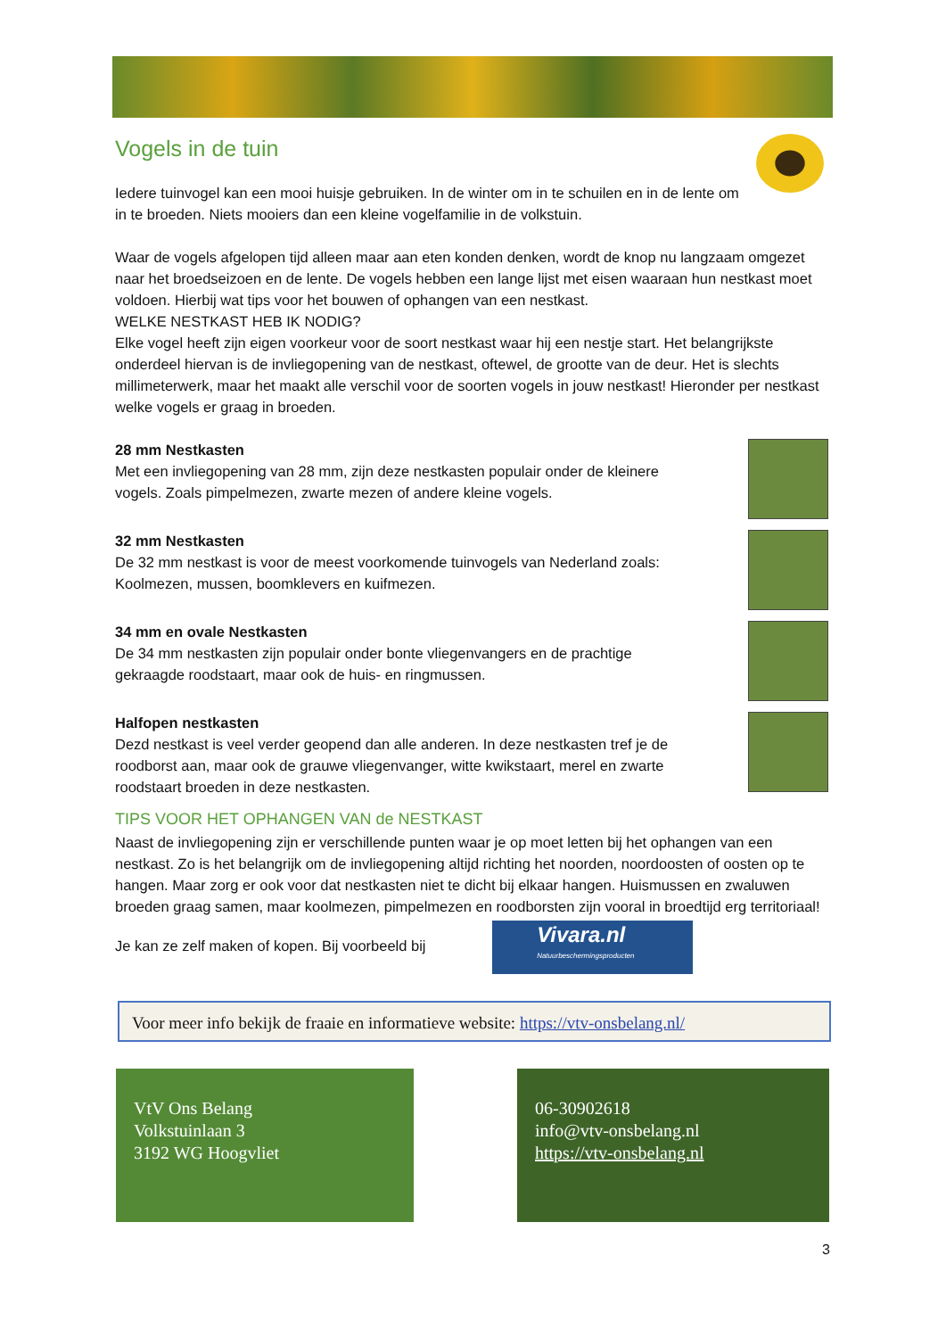Vogels in de tuin
Iedere tuinvogel kan een mooi huisje gebruiken. In de winter om in te schuilen en in de lente om in te broeden. Niets mooiers dan een kleine vogelfamilie in de volkstuin.
Waar de vogels afgelopen tijd alleen maar aan eten konden denken, wordt de knop nu langzaam omgezet naar het broedseizoen en de lente. De vogels hebben een lange lijst met eisen waaraan hun nestkast moet voldoen. Hierbij wat tips voor het bouwen of ophangen van een nestkast.
WELKE NESTKAST HEB IK NODIG?
Elke vogel heeft zijn eigen voorkeur voor de soort nestkast waar hij een nestje start. Het belangrijkste onderdeel hiervan is de invliegopening van de nestkast, oftewel, de grootte van de deur. Het is slechts millimeterwerk, maar het maakt alle verschil voor de soorten vogels in jouw nestkast! Hieronder per nestkast welke vogels er graag in broeden.
28 mm Nestkasten
Met een invliegopening van 28 mm, zijn deze nestkasten populair onder de kleinere vogels. Zoals pimpelmezen, zwarte mezen of andere kleine vogels.
32 mm Nestkasten
De 32 mm nestkast is voor de meest voorkomende tuinvogels van Nederland zoals: Koolmezen, mussen, boomklevers en kuifmezen.
34 mm en ovale Nestkasten
De 34 mm nestkasten zijn populair onder bonte vliegenvangers en de prachtige gekraagde roodstaart, maar ook de huis- en ringmussen.
Halfopen nestkasten
Dezd nestkast is veel verder geopend dan alle anderen. In deze nestkasten tref je de roodborst aan, maar ook de grauwe vliegenvanger, witte kwikstaart, merel en zwarte roodstaart broeden in deze nestkasten.
TIPS VOOR HET OPHANGEN VAN de NESTKAST
Naast de invliegopening zijn er verschillende punten waar je op moet letten bij het ophangen van een nestkast. Zo is het belangrijk om de invliegopening altijd richting het noorden, noordoosten of oosten op te hangen. Maar zorg er ook voor dat nestkasten niet te dicht bij elkaar hangen. Huismussen en zwaluwen broeden graag samen, maar koolmezen, pimpelmezen en roodborsten zijn vooral in broedtijd erg territoriaal!
Je kan ze zelf maken of kopen. Bij voorbeeld bij Vivara.nl Natuurbeschermingsproducten
Voor meer info bekijk de fraaie en informatieve website: https://vtv-onsbelang.nl/
VtV Ons Belang
Volkstuinlaan 3
3192 WG Hoogvliet
06-30902618
info@vtv-onsbelang.nl
https://vtv-onsbelang.nl
3